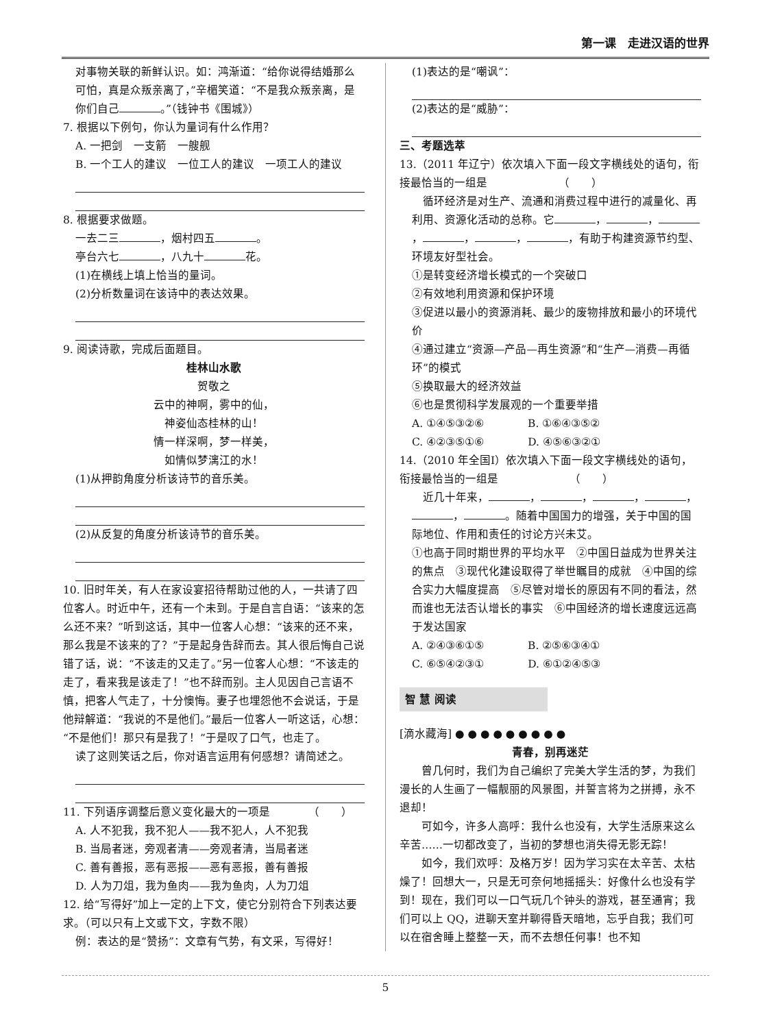第一课　走进汉语的世界
对事物关联的新鲜认识。如：鸿渐道：“给你说得结婚那么可怕，真是众叛亲离了，”辛楣笑道：“不是我众叛亲离，是你们自己 。”（钱钟书《围城》）
7. 根据以下例句，你认为量词有什么作用？
A. 一把剑　一支箭　一艘舰
B. 一个工人的建议　一位工人的建议　一项工人的建议
8. 根据要求做题。
一去二三 ，烟村四五 。
亭台六七 ，八九十 花。
(1)在横线上填上恰当的量词。
(2)分析数量词在该诗中的表达效果。
9. 阅读诗歌，完成后面题目。
桂林山水歌
贺敬之
云中的神啊，雾中的仙，
神姿仙态桂林的山！
情一样深啊，梦一样美，
如情似梦漓江的水！
(1)从押韵角度分析该诗节的音乐美。
(2)从反复的角度分析该诗节的音乐美。
10. 旧时年关，有人在家设宴招待帮助过他的人，一共请了四位客人。时近中午，还有一个未到。于是自言自语：“该来的怎么还不来？”听到这话，其中一位客人心想：“该来的还不来，那么我是不该来的了？”于是起身告辞而去。其人很后悔自己说错了话，说：“不该走的又走了。”另一位客人心想：“不该走的走了，看来我是该走了！”也不辞而别。主人见因自己言语不慎，把客人气走了，十分懊悔。妻子也埋怨他不会说话，于是他辩解道：“我说的不是他们。”最后一位客人一听这话，心想：“不是他们！那只有是我了！”于是叹了口气，也走了。
读了这则笑话之后，你对语言运用有何感想？请简述之。
11. 下列语序调整后意义变化最大的一项是　　　　（　　）
A. 人不犯我，我不犯人——我不犯人，人不犯我
B. 当局者迷，旁观者清——旁观者清，当局者迷
C. 善有善报，恶有恶报——恶有恶报，善有善报
D. 人为刀俎，我为鱼肉——我为鱼肉，人为刀俎
12. 给“写得好”加上一定的上下文，使它分别符合下列表达要求。（可以只有上文或下文，字数不限）
例：表达的是“赞扬”：文章有气势，有文采，写得好！
(1)表达的是“嘲讽”：
(2)表达的是“威胁”：
三、考题选萃
13.（2011 年辽宁）依次填入下面一段文字横线处的语句，衔接最恰当的一组是　　　　　　　（　　）
　循环经济是对生产、流通和消费过程中进行的减量化、再利用、资源化活动的总称。它 ， ， ， ， ， ，有助于构建资源节约型、环境友好型社会。
①是转变经济增长模式的一个突破口
②有效地利用资源和保护环境
③促进以最小的资源消耗、最少的废物排放和最小的环境代价
④通过建立“资源—产品—再生资源”和“生产—消费—再循环”的模式
⑤换取最大的经济效益
⑥也是贯彻科学发展观的一个重要举措
A. ①④⑤③②⑥　　　　B. ①⑥④③⑤②
C. ④②③⑤①⑥　　　　D. ④⑤⑥③②①
14.（2010 年全国Ⅰ）依次填入下面一段文字横线处的语句，衔接最恰当的一组是　　　　　　　（　　）
　近几十年来， ， ， ， ， ， 。随着中国国力的增强，关于中国的国际地位、作用和责任的讨论方兴未艾。
①也高于同时期世界的平均水平　②中国日益成为世界关注的焦点　③现代化建设取得了举世瞩目的成就　④中国的综合实力大幅度提高　⑤尽管对增长的原因有不同的看法，然而谁也无法否认增长的事实　⑥中国经济的增长速度远远高于发达国家
A. ②④③⑥①⑤　　　　B. ②⑤⑥③④①
C. ⑥⑤④②③①　　　　D. ⑥①②④⑤③
智 慧 阅读
[滴水藏海] ● ● ● ● ● ● ● ● ●
青春，别再迷茫
　　曾几何时，我们为自己编织了完美大学生活的梦，为我们漫长的人生画了一幅靓丽的风景图，并誓言将为之拼搏，永不退却！
　　可如今，许多人高呼：我什么也没有，大学生活原来这么辛苦……一切都改变了，当初的梦想也消失得无影无踪！
　　如今，我们欢呼：及格万岁！因为学习实在太辛苦、太枯燥了！回想大一，只是无可奈何地摇摇头：好像什么也没有学到！现在，我们可以一口气玩几个钟头的游戏，甚至通宵；我们可以上 QQ，进聊天室并聊得昏天暗地，忘乎自我；我们可以在宿舍睡上整整一天，而不去想任何事！也不知
5